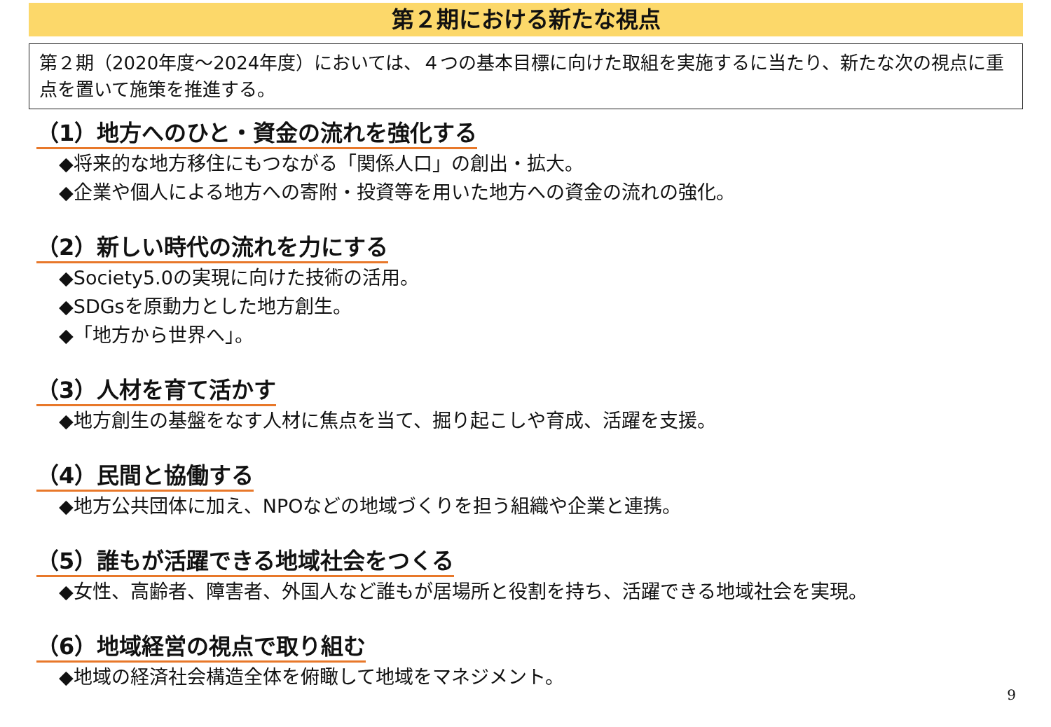第２期における新たな視点
第２期（2020年度～2024年度）においては、４つの基本目標に向けた取組を実施するに当たり、新たな次の視点に重点を置いて施策を推進する。
（1）地方へのひと・資金の流れを強化する
◆将来的な地方移住にもつながる「関係人口」の創出・拡大。
◆企業や個人による地方への寄附・投資等を用いた地方への資金の流れの強化。
（2）新しい時代の流れを力にする
◆Society5.0の実現に向けた技術の活用。
◆SDGsを原動力とした地方創生。
◆「地方から世界へ」。
（3）人材を育て活かす
◆地方創生の基盤をなす人材に焦点を当て、掘り起こしや育成、活躍を支援。
（4）民間と協働する
◆地方公共団体に加え、NPOなどの地域づくりを担う組織や企業と連携。
（5）誰もが活躍できる地域社会をつくる
◆女性、高齢者、障害者、外国人など誰もが居場所と役割を持ち、活躍できる地域社会を実現。
（6）地域経営の視点で取り組む
◆地域の経済社会構造全体を俯瞰して地域をマネジメント。
9